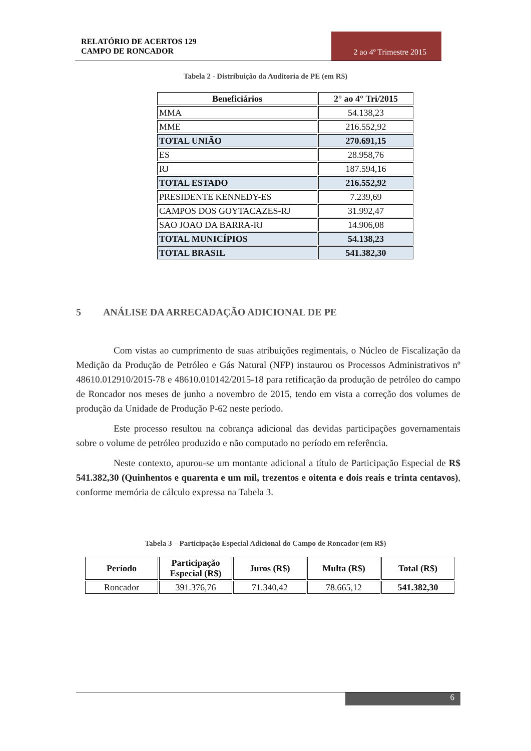RELATÓRIO DE ACERTOS 129
CAMPO DE RONCADOR
2 ao 4º Trimestre 2015
Tabela 2 - Distribuição da Auditoria de PE (em R$)
| Beneficiários | 2° ao 4° Tri/2015 |
| --- | --- |
| MMA | 54.138,23 |
| MME | 216.552,92 |
| TOTAL UNIÃO | 270.691,15 |
| ES | 28.958,76 |
| RJ | 187.594,16 |
| TOTAL ESTADO | 216.552,92 |
| PRESIDENTE KENNEDY-ES | 7.239,69 |
| CAMPOS DOS GOYTACAZES-RJ | 31.992,47 |
| SAO JOAO DA BARRA-RJ | 14.906,08 |
| TOTAL MUNICÍPIOS | 54.138,23 |
| TOTAL BRASIL | 541.382,30 |
5 ANÁLISE DA ARRECADAÇÃO ADICIONAL DE PE
Com vistas ao cumprimento de suas atribuições regimentais, o Núcleo de Fiscalização da Medição da Produção de Petróleo e Gás Natural (NFP) instaurou os Processos Administrativos nº 48610.012910/2015-78 e 48610.010142/2015-18 para retificação da produção de petróleo do campo de Roncador nos meses de junho a novembro de 2015, tendo em vista a correção dos volumes de produção da Unidade de Produção P-62 neste período.
Este processo resultou na cobrança adicional das devidas participações governamentais sobre o volume de petróleo produzido e não computado no período em referência.
Neste contexto, apurou-se um montante adicional a título de Participação Especial de R$ 541.382,30 (Quinhentos e quarenta e um mil, trezentos e oitenta e dois reais e trinta centavos), conforme memória de cálculo expressa na Tabela 3.
Tabela 3 – Participação Especial Adicional do Campo de Roncador (em R$)
| Período | Participação Especial (R$) | Juros (R$) | Multa (R$) | Total (R$) |
| --- | --- | --- | --- | --- |
| Roncador | 391.376,76 | 71.340,42 | 78.665,12 | 541.382,30 |
6